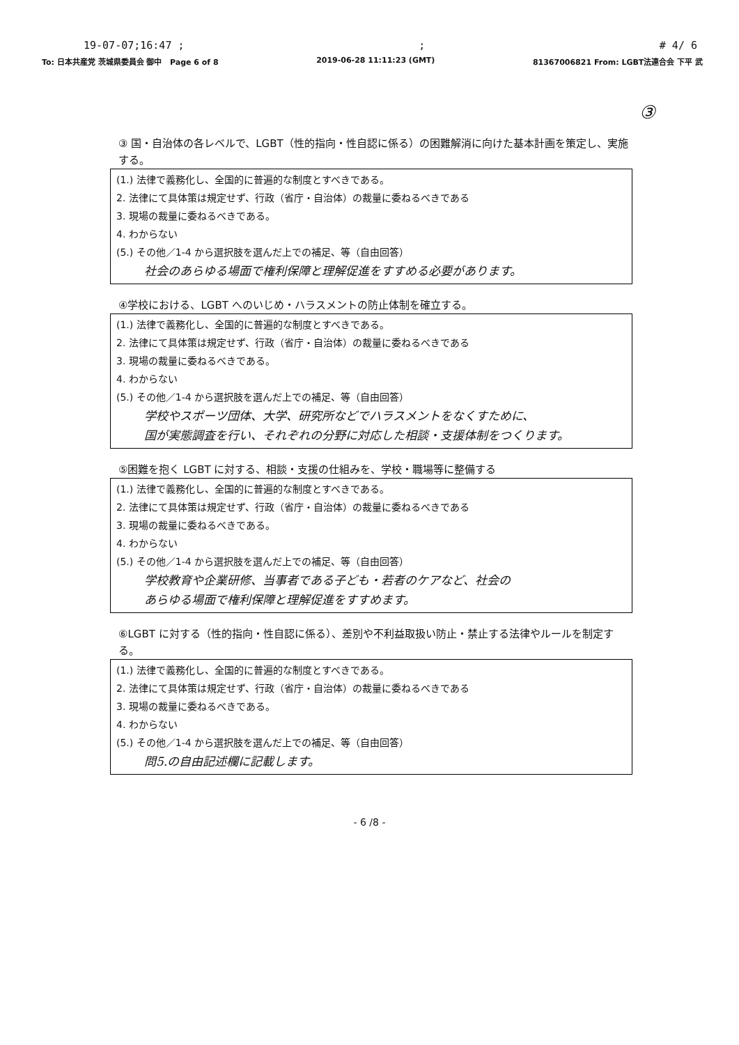19-07-07;16:47 ;; # 4/ 6
To: 日本共産党 茨城県委員会 御中 Page 6 of 8 2019-06-28 11:11:23 (GMT) 81367006821 From: LGBT法連合会 下平 武
③
③ 国・自治体の各レベルで、LGBT（性的指向・性自認に係る）の困難解消に向けた基本計画を策定し、実施する。
(1.) 法律で義務化し、全国的に普遍的な制度とすべきである。
2. 法律にて具体策は規定せず、行政（省庁・自治体）の裁量に委ねるべきである
3. 現場の裁量に委ねるべきである。
4. わからない
(5.) その他／1-4 から選択肢を選んだ上での補足、等（自由回答）
社会のあらゆる場面で権利保障と理解促進をすすめる必要があります。
④学校における、LGBT へのいじめ・ハラスメントの防止体制を確立する。
(1.) 法律で義務化し、全国的に普遍的な制度とすべきである。
2. 法律にて具体策は規定せず、行政（省庁・自治体）の裁量に委ねるべきである
3. 現場の裁量に委ねるべきである。
4. わからない
(5.) その他／1-4 から選択肢を選んだ上での補足、等（自由回答）
学校やスポーツ団体、大学、研究所などでハラスメントをなくすために、
国が実態調査を行い、それぞれの分野に対応した相談・支援体制をつくります。
⑤困難を抱く LGBT に対する、相談・支援の仕組みを、学校・職場等に整備する
(1.) 法律で義務化し、全国的に普遍的な制度とすべきである。
2. 法律にて具体策は規定せず、行政（省庁・自治体）の裁量に委ねるべきである
3. 現場の裁量に委ねるべきである。
4. わからない
(5.) その他／1-4 から選択肢を選んだ上での補足、等（自由回答）
学校教育や企業研修、当事者である子ども・若者のケアなど、社会の
あらゆる場面で権利保障と理解促進をすすめます。
⑥LGBT に対する（性的指向・性自認に係る）、差別や不利益取扱い防止・禁止する法律やルールを制定する。
(1.) 法律で義務化し、全国的に普遍的な制度とすべきである。
2. 法律にて具体策は規定せず、行政（省庁・自治体）の裁量に委ねるべきである
3. 現場の裁量に委ねるべきである。
4. わからない
(5.) その他／1-4 から選択肢を選んだ上での補足、等（自由回答）
問5.の自由記述欄に記載します。
- 6 /8 -